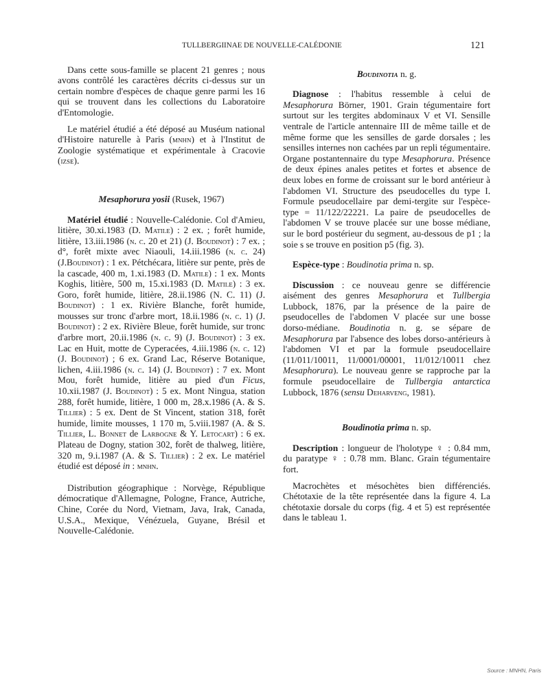TULLBERGIINAE DE NOUVELLE-CALÉDONIE 121
Dans cette sous-famille se placent 21 genres ; nous avons contrôlé les caractères décrits ci-dessus sur un certain nombre d'espèces de chaque genre parmi les 16 qui se trouvent dans les collections du Laboratoire d'Entomologie.
Le matériel étudié a été déposé au Muséum national d'Histoire naturelle à Paris (mnhn) et à l'Institut de Zoologie systématique et expérimentale à Cracovie (izse).
Mesaphorura yosii (Rusek, 1967)
Matériel étudié : Nouvelle-Calédonie. Col d'Amieu, litière, 30.xi.1983 (D. Matile) : 2 ex. ; forêt humide, litière, 13.iii.1986 (n. c. 20 et 21) (J. Boudinot) : 7 ex. ; d°, forêt mixte avec Niaouli, 14.iii.1986 (n. c. 24) (J.Boudinot) : 1 ex. Pétchécara, litière sur pente, près de la cascade, 400 m, 1.xi.1983 (D. Matile) : 1 ex. Monts Koghis, litière, 500 m, 15.xi.1983 (D. Matile) : 3 ex. Goro, forêt humide, litière, 28.ii.1986 (N. C. 11) (J. Boudinot) : 1 ex. Rivière Blanche, forêt humide, mousses sur tronc d'arbre mort, 18.ii.1986 (n. c. 1) (J. Boudinot) : 2 ex. Rivière Bleue, forêt humide, sur tronc d'arbre mort, 20.ii.1986 (n. c. 9) (J. Boudinot) : 3 ex. Lac en Huit, motte de Cyperacées, 4.iii.1986 (n. c. 12) (J. Boudinot) ; 6 ex. Grand Lac, Réserve Botanique, lichen, 4.iii.1986 (n. c. 14) (J. Boudinot) : 7 ex. Mont Mou, forêt humide, litière au pied d'un Ficus, 10.xii.1987 (J. Boudinot) : 5 ex. Mont Ningua, station 288, forêt humide, litière, 1 000 m, 28.x.1986 (A. & S. Tillier) : 5 ex. Dent de St Vincent, station 318, forêt humide, limite mousses, 1 170 m, 5.viii.1987 (A. & S. Tillier, L. Bonnet de Larbogne & Y. Letocart) : 6 ex. Plateau de Dogny, station 302, forêt de thalweg, litière, 320 m, 9.i.1987 (A. & S. Tillier) : 2 ex. Le matériel étudié est déposé in : mnhn.
Distribution géographique : Norvège, République démocratique d'Allemagne, Pologne, France, Autriche, Chine, Corée du Nord, Vietnam, Java, Irak, Canada, U.S.A., Mexique, Vénézuela, Guyane, Brésil et Nouvelle-Calédonie.
Boudinotia n. g.
Diagnose : l'habitus ressemble à celui de Mesaphorura Börner, 1901. Grain tégumentaire fort surtout sur les tergites abdominaux V et VI. Sensille ventrale de l'article antennaire III de même taille et de même forme que les sensilles de garde dorsales ; les sensilles internes non cachées par un repli tégumentaire. Organe postantennaire du type Mesaphorura. Présence de deux épines anales petites et fortes et absence de deux lobes en forme de croissant sur le bord antérieur à l'abdomen VI. Structure des pseudocelles du type I. Formule pseudocellaire par demi-tergite sur l'espèce-type = 11/122/22221. La paire de pseudocelles de l'abdomen V se trouve placée sur une bosse médiane, sur le bord postérieur du segment, au-dessous de p1 ; la soie s se trouve en position p5 (fig. 3).
Espèce-type : Boudinotia prima n. sp.
Discussion : ce nouveau genre se différencie aisément des genres Mesaphorura et Tullbergia Lubbock, 1876, par la présence de la paire de pseudocelles de l'abdomen V placée sur une bosse dorso-médiane. Boudinotia n. g. se sépare de Mesaphorura par l'absence des lobes dorso-antérieurs à l'abdomen VI et par la formule pseudocellaire (11/011/10011, 11/0001/00001, 11/012/10011 chez Mesaphorura). Le nouveau genre se rapproche par la formule pseudocellaire de Tullbergia antarctica Lubbock, 1876 (sensu Deharveng, 1981).
Boudinotia prima n. sp.
Description : longueur de l'holotype ♀ : 0.84 mm, du paratype ♀ : 0.78 mm. Blanc. Grain tégumentaire fort.
Macrochètes et mésochètes bien différenciés. Chétotaxie de la tête représentée dans la figure 4. La chétotaxie dorsale du corps (fig. 4 et 5) est représentée dans le tableau 1.
Source : MNHN, Paris